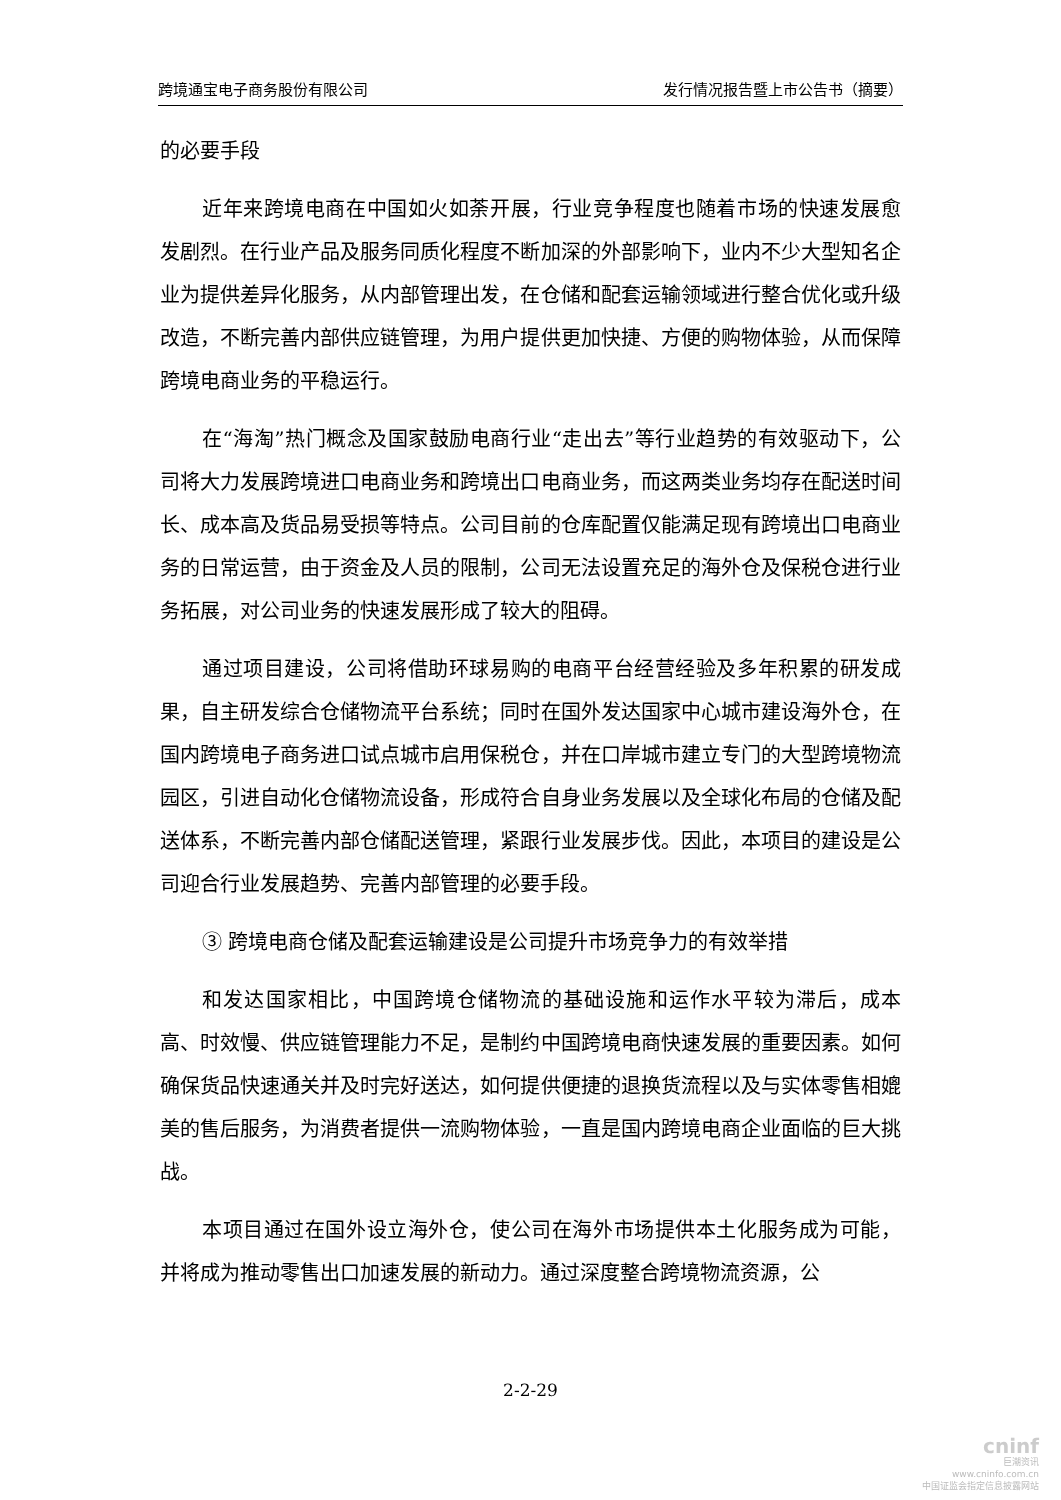跨境通宝电子商务股份有限公司 发行情况报告暨上市公告书（摘要）
的必要手段
近年来跨境电商在中国如火如荼开展，行业竞争程度也随着市场的快速发展愈发剧烈。在行业产品及服务同质化程度不断加深的外部影响下，业内不少大型知名企业为提供差异化服务，从内部管理出发，在仓储和配套运输领域进行整合优化或升级改造，不断完善内部供应链管理，为用户提供更加快捷、方便的购物体验，从而保障跨境电商业务的平稳运行。
在“海淘”热门概念及国家鼓励电商行业“走出去”等行业趋势的有效驱动下，公司将大力发展跨境进口电商业务和跨境出口电商业务，而这两类业务均存在配送时间长、成本高及货品易受损等特点。公司目前的仓库配置仅能满足现有跨境出口电商业务的日常运营，由于资金及人员的限制，公司无法设置充足的海外仓及保税仓进行业务拓展，对公司业务的快速发展形成了较大的阻碍。
通过项目建设，公司将借助环球易购的电商平台经营经验及多年积累的研发成果，自主研发综合仓储物流平台系统；同时在国外发达国家中心城市建设海外仓，在国内跨境电子商务进口试点城市启用保税仓，并在口岸城市建立专门的大型跨境物流园区，引进自动化仓储物流设备，形成符合自身业务发展以及全球化布局的仓储及配送体系，不断完善内部仓储配送管理，紧跟行业发展步伐。因此，本项目的建设是公司迎合行业发展趋势、完善内部管理的必要手段。
③ 跨境电商仓储及配套运输建设是公司提升市场竞争力的有效举措
和发达国家相比，中国跨境仓储物流的基础设施和运作水平较为滞后，成本高、时效慢、供应链管理能力不足，是制约中国跨境电商快速发展的重要因素。如何确保货品快速通关并及时完好送达，如何提供便捷的退换货流程以及与实体零售相媲美的售后服务，为消费者提供一流购物体验，一直是国内跨境电商企业面临的巨大挑战。
本项目通过在国外设立海外仓，使公司在海外市场提供本土化服务成为可能，并将成为推动零售出口加速发展的新动力。通过深度整合跨境物流资源，公
2-2-29
cninf
巨潮资讯
www.cninfo.com.cn
中国证监会指定信息披露网站